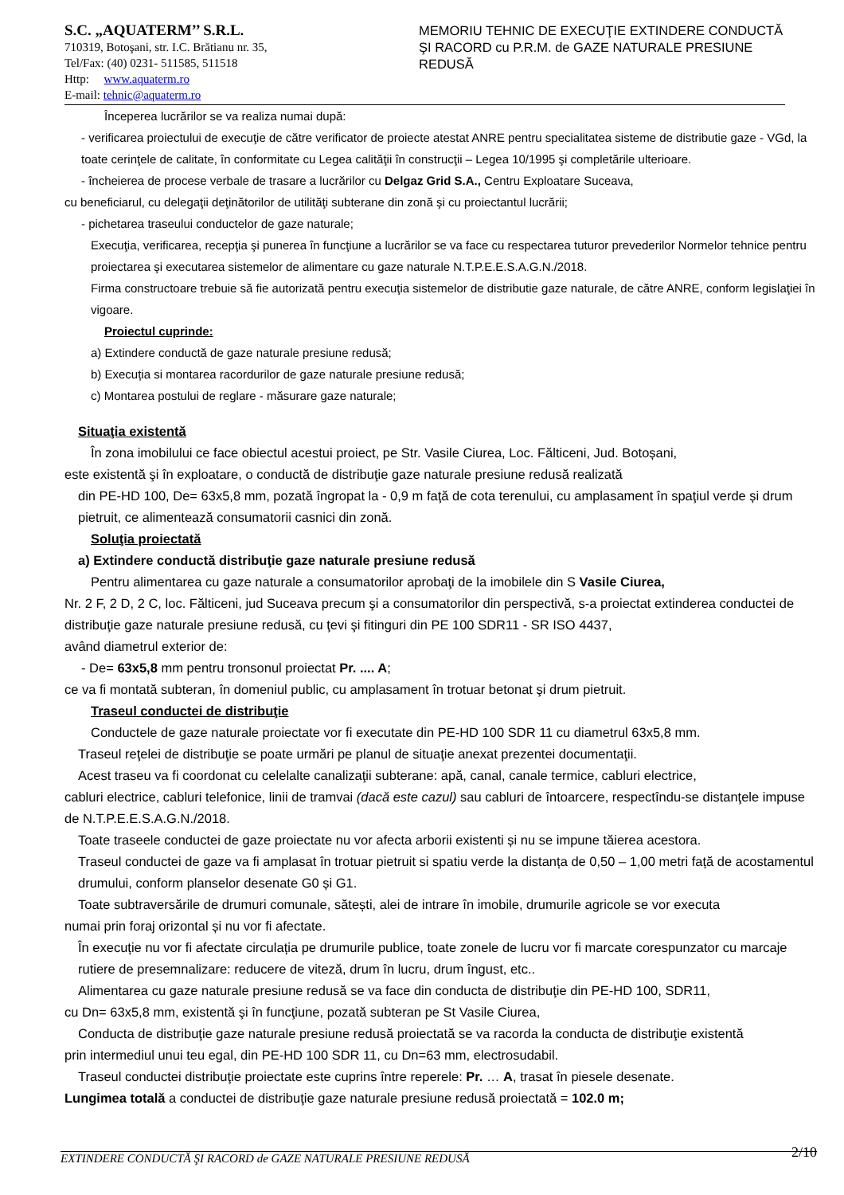S.C. „AQUATERM’’ S.R.L.
710319, Botoşani, str. I.C. Brătianu nr. 35,
Tel/Fax: (40) 0231- 511585, 511518
Http: www.aquaterm.ro
E-mail: tehnic@aquaterm.ro
MEMORIU TEHNIC DE EXECUŢIE EXTINDERE CONDUCTĂ ŞI RACORD cu P.R.M. de GAZE NATURALE PRESIUNE REDUSĂ
Începerea lucrărilor se va realiza numai după:
- verificarea proiectului de execuţie de către verificator de proiecte atestat ANRE pentru specialitatea sisteme de distributie gaze - VGd, la toate cerinţele de calitate, în conformitate cu Legea calităţii în construcţii – Legea 10/1995 şi completările ulterioare.
- încheierea de procese verbale de trasare a lucrărilor cu Delgaz Grid S.A., Centru Exploatare Suceava,
cu beneficiarul, cu delegaţii deţinătorilor de utilităţi subterane din zonă şi cu proiectantul lucrării;
- pichetarea traseului conductelor de gaze naturale;
Execuţia, verificarea, recepţia şi punerea în funcţiune a lucrărilor se va face cu respectarea tuturor prevederilor Normelor tehnice pentru proiectarea şi executarea sistemelor de alimentare cu gaze naturale N.T.P.E.E.S.A.G.N./2018.
Firma constructoare trebuie să fie autorizată pentru execuţia sistemelor de distributie gaze naturale, de către ANRE, conform legislaţiei în vigoare.
Proiectul cuprinde:
a) Extindere conductă de gaze naturale presiune redusă;
b) Execuția si montarea racordurilor de gaze naturale presiune redusă;
c) Montarea postului de reglare - măsurare gaze naturale;
Situaţia existentă
În zona imobilului ce face obiectul acestui proiect, pe Str. Vasile Ciurea, Loc. Fălticeni, Jud. Botoșani,
este existentă şi în exploatare, o conductă de distribuţie gaze naturale presiune redusă realizată
din PE-HD 100, De= 63x5,8 mm, pozată îngropat la - 0,9 m faţă de cota terenului, cu amplasament în spaţiul verde și drum pietruit, ce alimentează consumatorii casnici din zonă.
Soluţia proiectată
a) Extindere conductă distribuţie gaze naturale presiune redusă
Pentru alimentarea cu gaze naturale a consumatorilor aprobaţi de la imobilele din S Vasile Ciurea,
Nr. 2 F, 2 D, 2 C, loc. Fălticeni, jud Suceava precum şi a consumatorilor din perspectivă, s-a proiectat extinderea conductei de distribuţie gaze naturale presiune redusă, cu ţevi şi fitinguri din PE 100 SDR11 - SR ISO 4437,
având diametrul exterior de:
- De= 63x5,8 mm pentru tronsonul proiectat Pr. .... A;
ce va fi montată subteran, în domeniul public, cu amplasament în trotuar betonat şi drum pietruit.
Traseul conductei de distribuţie
Conductele de gaze naturale proiectate vor fi executate din PE-HD 100 SDR 11 cu diametrul 63x5,8 mm.
Traseul reţelei de distribuţie se poate urmări pe planul de situaţie anexat prezentei documentaţii.
Acest traseu va fi coordonat cu celelalte canalizaţii subterane: apă, canal, canale termice, cabluri electrice,
cabluri electrice, cabluri telefonice, linii de tramvai (dacă este cazul) sau cabluri de întoarcere, respectîndu-se distanţele impuse de N.T.P.E.E.S.A.G.N./2018.
Toate traseele conductei de gaze proiectate nu vor afecta arborii existenti și nu se impune tăierea acestora.
Traseul conductei de gaze va fi amplasat în trotuar pietruit si spatiu verde la distanța de 0,50 – 1,00 metri față de acostamentul drumului, conform planselor desenate G0 și G1.
Toate subtraversările de drumuri comunale, sătești, alei de intrare în imobile, drumurile agricole se vor executa
numai prin foraj orizontal și nu vor fi afectate.
În execuție nu vor fi afectate circulația pe drumurile publice, toate zonele de lucru vor fi marcate corespunzator cu marcaje rutiere de presemnalizare: reducere de viteză, drum în lucru, drum îngust, etc..
Alimentarea cu gaze naturale presiune redusă se va face din conducta de distribuţie din PE-HD 100, SDR11,
cu Dn= 63x5,8 mm, existentă şi în funcţiune, pozată subteran pe St Vasile Ciurea,
Conducta de distribuţie gaze naturale presiune redusă proiectată se va racorda la conducta de distribuţie existentă
prin intermediul unui teu egal, din PE-HD 100 SDR 11, cu Dn=63 mm, electrosudabil.
Traseul conductei distribuţie proiectate este cuprins între reperele: Pr. … A, trasat în piesele desenate.
Lungimea totală a conductei de distribuţie gaze naturale presiune redusă proiectată = 102.0 m;
EXTINDERE CONDUCTĂ ŞI RACORD de GAZE NATURALE PRESIUNE REDUSĂ 2/10